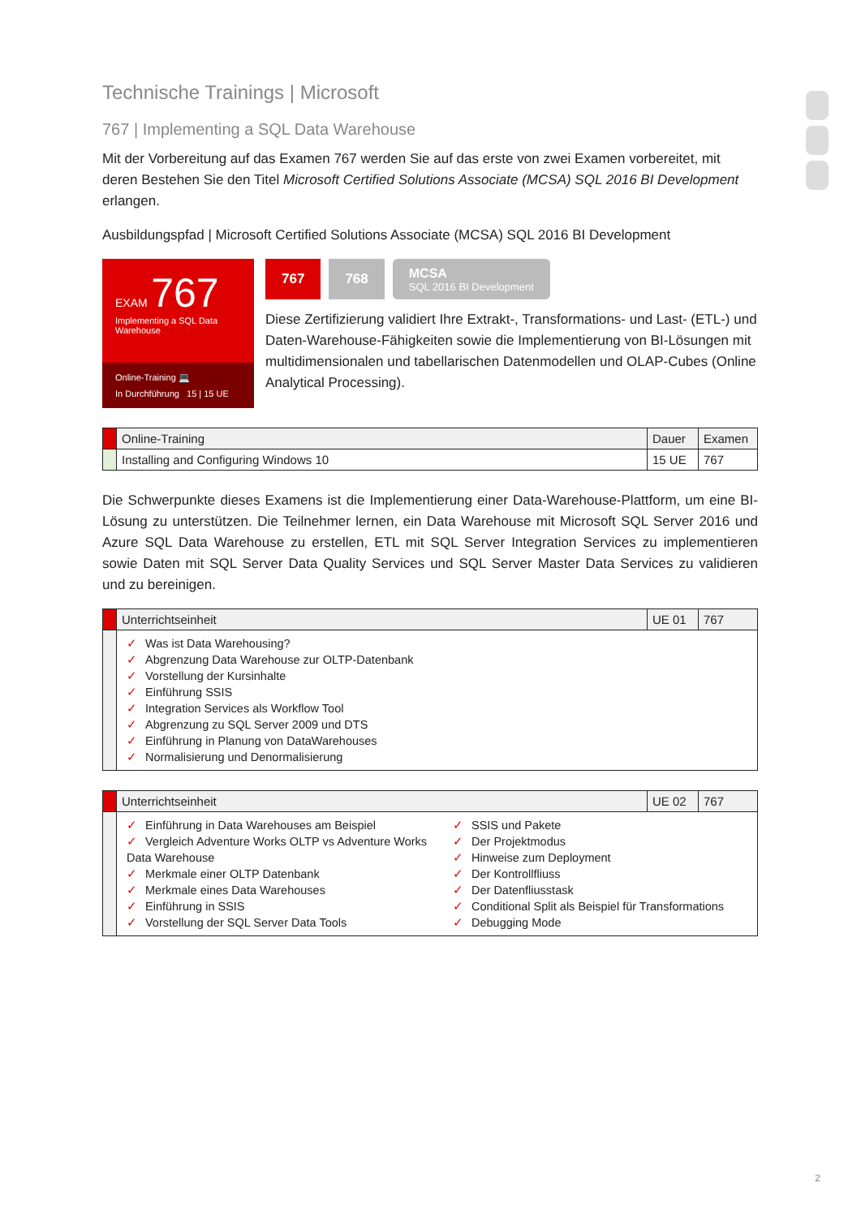Technische Trainings | Microsoft
767 | Implementing a SQL Data Warehouse
Mit der Vorbereitung auf das Examen 767 werden Sie auf das erste von zwei Examen vorbereitet, mit deren Bestehen Sie den Titel Microsoft Certified Solutions Associate (MCSA) SQL 2016 BI Development erlangen.
Ausbildungspfad | Microsoft Certified Solutions Associate (MCSA) SQL 2016 BI Development
EXAM 767
Implementing a SQL Data Warehouse
Online-Training 💻
In Durchführung 15 | 15 UE
767 768 MCSA
SQL 2016 BI Development
Diese Zertifizierung validiert Ihre Extrakt-, Transformations- und Last- (ETL-) und Daten-Warehouse-Fähigkeiten sowie die Implementierung von BI-Lösungen mit multidimensionalen und tabellarischen Datenmodellen und OLAP-Cubes (Online Analytical Processing).
| | Online-Training | Dauer | Examen |
| --- | --- | --- | --- |
| | Installing and Configuring Windows 10 | 15 UE | 767 |
Die Schwerpunkte dieses Examens ist die Implementierung einer Data-Warehouse-Plattform, um eine BI-Lösung zu unterstützen. Die Teilnehmer lernen, ein Data Warehouse mit Microsoft SQL Server 2016 und Azure SQL Data Warehouse zu erstellen, ETL mit SQL Server Integration Services zu implementieren sowie Daten mit SQL Server Data Quality Services und SQL Server Master Data Services zu validieren und zu bereinigen.
| | Unterrichtseinheit | UE 01 | 767 |
| --- | --- | --- | --- |
| | ✓ Was ist Data Warehousing? ✓ Abgrenzung Data Warehouse zur OLTP-Datenbank ✓ Vorstellung der Kursinhalte ✓ Einführung SSIS ✓ Integration Services als Workflow Tool ✓ Abgrenzung zu SQL Server 2009 und DTS ✓ Einführung in Planung von DataWarehouses ✓ Normalisierung und Denormalisierung | | |
| | Unterrichtseinheit | UE 02 | 767 |
| --- | --- | --- | --- |
| | ✓ Einführung in Data Warehouses am Beispiel ✓ Vergleich Adventure Works OLTP vs Adventure Works Data Warehouse ✓ Merkmale einer OLTP Datenbank ✓ Merkmale eines Data Warehouses ✓ Einführung in SSIS ✓ Vorstellung der SQL Server Data Tools ✓ SSIS und Pakete ✓ Der Projektmodus ✓ Hinweise zum Deployment ✓ Der Kontrollfliuss ✓ Der Datenfliusstask ✓ Conditional Split als Beispiel für Transformations ✓ Debugging Mode | | |
2